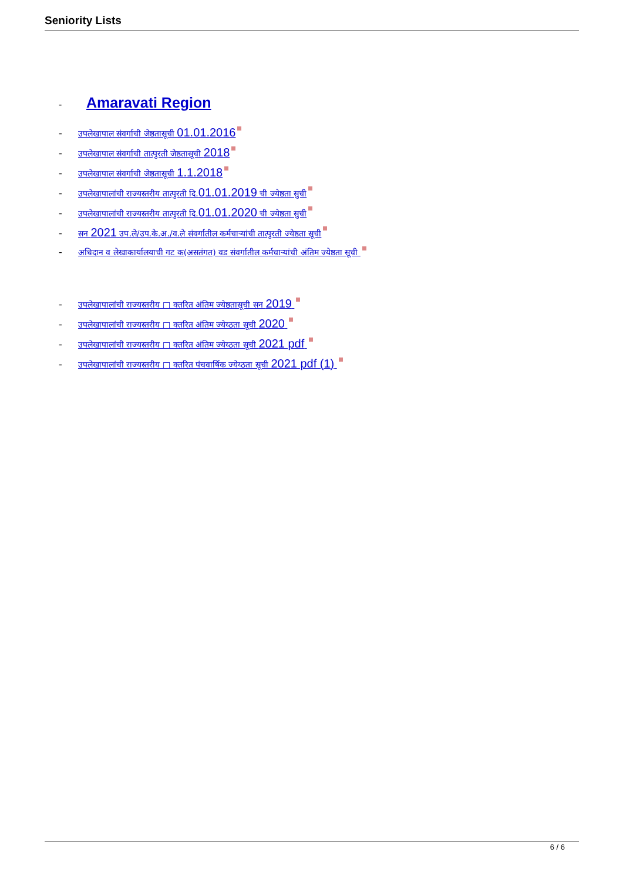Seniority Lists
- Amaravati Region
- उपलेखापाल संवर्गाची जेष्ठतासूची 01.01.2016
- उपलेखापाल संवर्गाची तात्पुरती जेष्ठतासूची 2018
- उपलेखापाल संवर्गाची जेष्ठतासूची 1.1.2018
- उपलेखापालांची राज्यस्तरीय तात्पुरती दि.01.01.2019 ची ज्येष्ठता सुची
- उपलेखापालांची राज्यस्तरीय तात्पुरती दि.01.01.2020 ची ज्येष्ठता सुची
- सन 2021 उप.ले/उप.के.अ./व.ले संवर्गातील कर्मचाऱ्यांची तात्पुरती ज्येष्ठता सूची
- अधिदान व लेखाकार्यालयाची गट क(असतंगत) वड संवर्गातील कर्मचाऱ्यांची अंतिम ज्येष्ठता सूची
- उपलेखापालांची राज्यस्तरीय □ क्तरित अंतिम ज्येष्ठतासूची सन 2019
- उपलेखापालांची राज्यस्तरीय □ क्तरित अंतिम ज्येय्ठता सूची 2020
- उपलेखापालांची राज्यस्तरीय □ क्तरित अंतिम ज्येय्ठता सूची 2021 pdf
- उपलेखापालांची राज्यस्तरीय □ क्तरित पंचवार्षिक ज्येय्ठता सूची 2021 pdf (1)
6 / 6